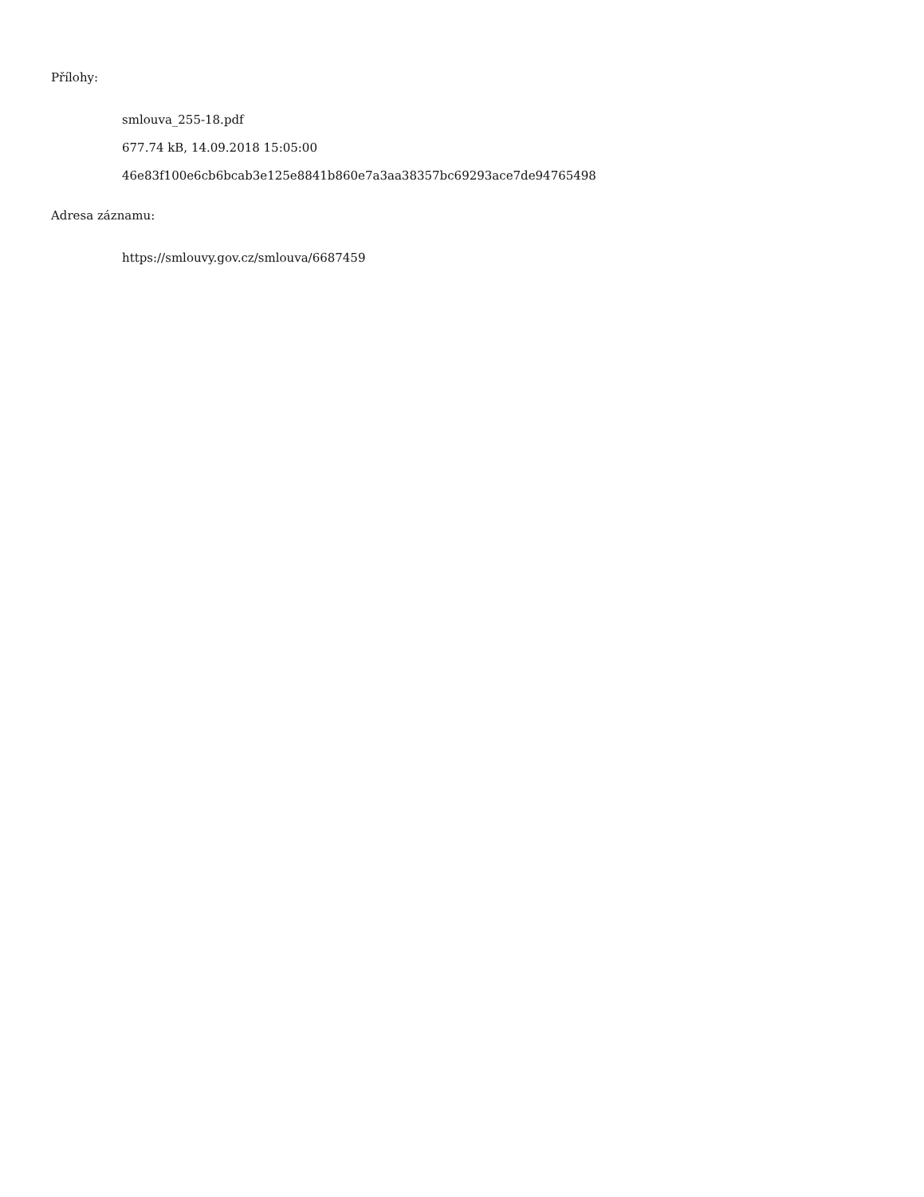Přílohy:
smlouva_255-18.pdf
677.74 kB, 14.09.2018 15:05:00
46e83f100e6cb6bcab3e125e8841b860e7a3aa38357bc69293ace7de94765498
Adresa záznamu:
https://smlouvy.gov.cz/smlouva/6687459